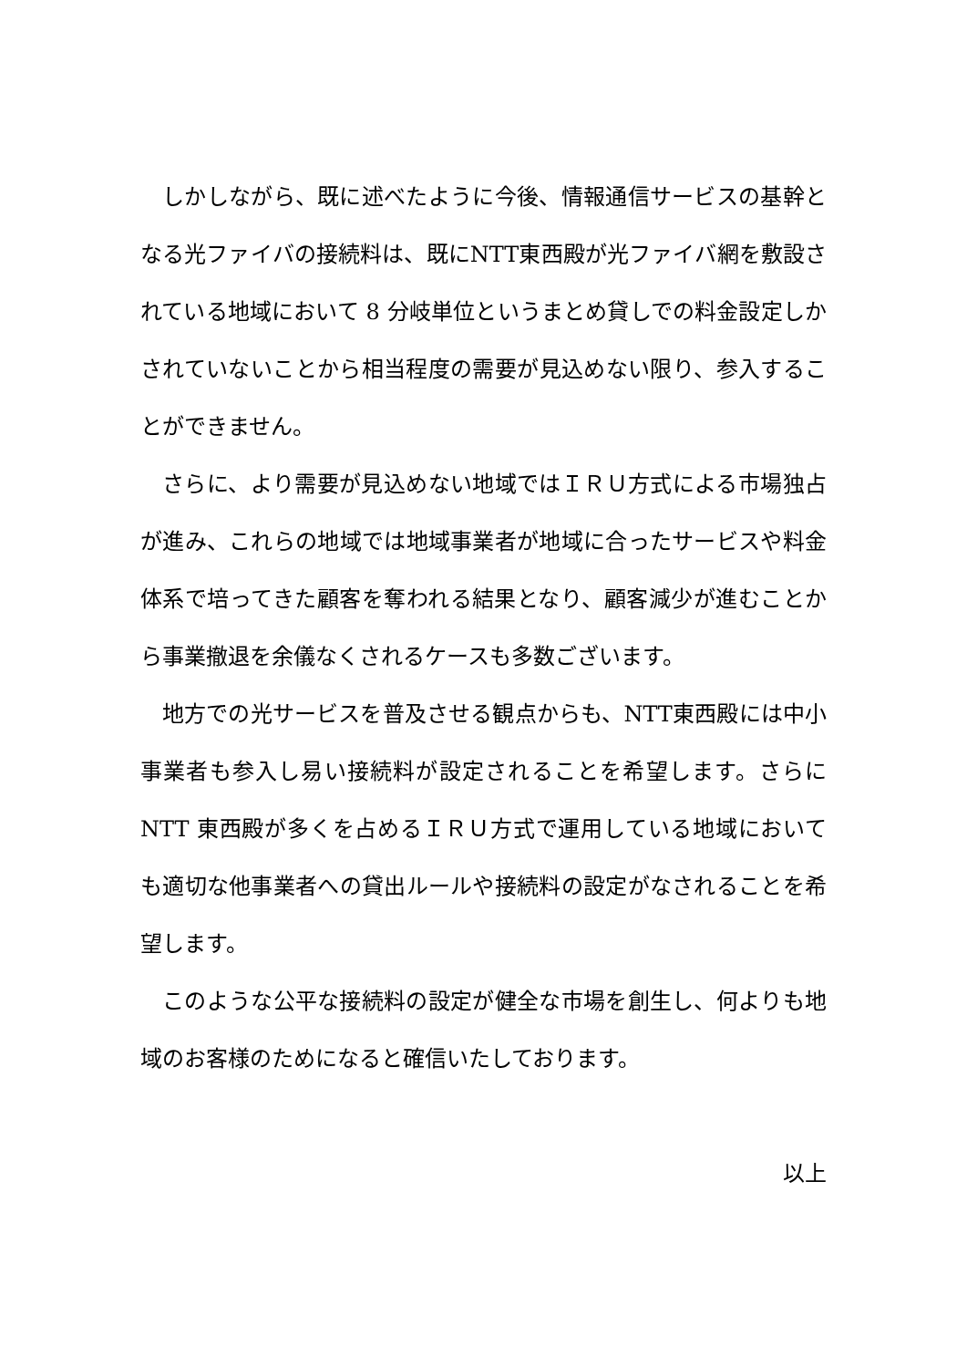しかしながら、既に述べたように今後、情報通信サービスの基幹となる光ファイバの接続料は、既にNTT東西殿が光ファイバ網を敷設されている地域において 8 分岐単位というまとめ貸しでの料金設定しかされていないことから相当程度の需要が見込めない限り、参入することができません。
さらに、より需要が見込めない地域ではＩＲＵ方式による市場独占が進み、これらの地域では地域事業者が地域に合ったサービスや料金体系で培ってきた顧客を奪われる結果となり、顧客減少が進むことから事業撤退を余儀なくされるケースも多数ございます。
地方での光サービスを普及させる観点からも、NTT東西殿には中小事業者も参入し易い接続料が設定されることを希望します。さらに NTT 東西殿が多くを占めるＩＲＵ方式で運用している地域においても適切な他事業者への貸出ルールや接続料の設定がなされることを希望します。
このような公平な接続料の設定が健全な市場を創生し、何よりも地域のお客様のためになると確信いたしております。
以上